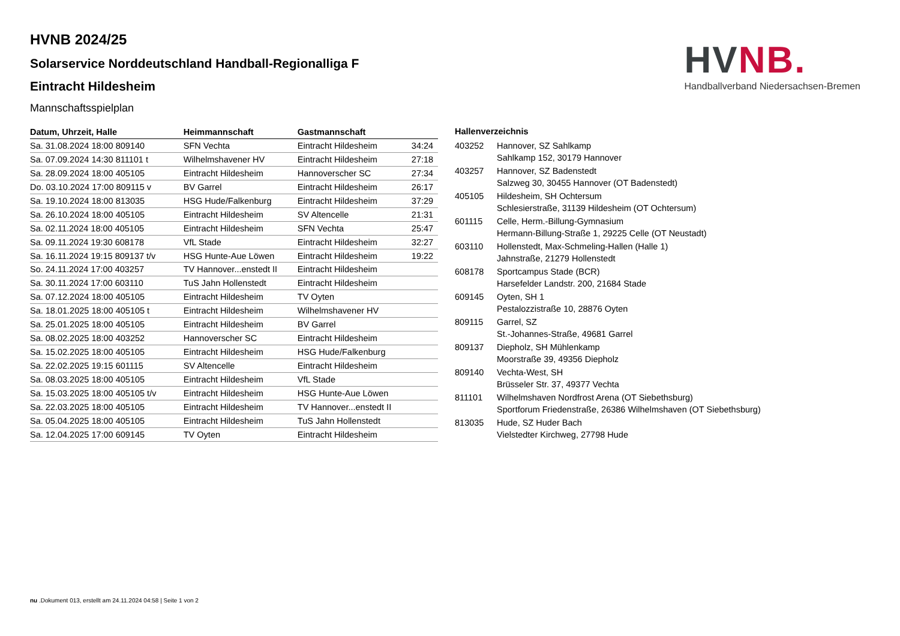HV NB.
Handballverband Niedersachsen-Bremen
HVNB 2024/25
Solarservice Norddeutschland Handball-Regionalliga F
Eintracht Hildesheim
Mannschaftsspielplan
| Datum, Uhrzeit, Halle | Heimmannschaft | Gastmannschaft | |
| --- | --- | --- | --- |
| Sa. 31.08.2024 18:00 809140 | SFN Vechta | Eintracht Hildesheim | 34:24 |
| Sa. 07.09.2024 14:30 811101 t | Wilhelmshavener HV | Eintracht Hildesheim | 27:18 |
| Sa. 28.09.2024 18:00 405105 | Eintracht Hildesheim | Hannoverscher SC | 27:34 |
| Do. 03.10.2024 17:00 809115 v | BV Garrel | Eintracht Hildesheim | 26:17 |
| Sa. 19.10.2024 18:00 813035 | HSG Hude/Falkenburg | Eintracht Hildesheim | 37:29 |
| Sa. 26.10.2024 18:00 405105 | Eintracht Hildesheim | SV Altencelle | 21:31 |
| Sa. 02.11.2024 18:00 405105 | Eintracht Hildesheim | SFN Vechta | 25:47 |
| Sa. 09.11.2024 19:30 608178 | VfL Stade | Eintracht Hildesheim | 32:27 |
| Sa. 16.11.2024 19:15 809137 t/v | HSG Hunte-Aue Löwen | Eintracht Hildesheim | 19:22 |
| So. 24.11.2024 17:00 403257 | TV Hannover...enstedt II | Eintracht Hildesheim | |
| Sa. 30.11.2024 17:00 603110 | TuS Jahn Hollenstedt | Eintracht Hildesheim | |
| Sa. 07.12.2024 18:00 405105 | Eintracht Hildesheim | TV Oyten | |
| Sa. 18.01.2025 18:00 405105 t | Eintracht Hildesheim | Wilhelmshavener HV | |
| Sa. 25.01.2025 18:00 405105 | Eintracht Hildesheim | BV Garrel | |
| Sa. 08.02.2025 18:00 403252 | Hannoverscher SC | Eintracht Hildesheim | |
| Sa. 15.02.2025 18:00 405105 | Eintracht Hildesheim | HSG Hude/Falkenburg | |
| Sa. 22.02.2025 19:15 601115 | SV Altencelle | Eintracht Hildesheim | |
| Sa. 08.03.2025 18:00 405105 | Eintracht Hildesheim | VfL Stade | |
| Sa. 15.03.2025 18:00 405105 t/v | Eintracht Hildesheim | HSG Hunte-Aue Löwen | |
| Sa. 22.03.2025 18:00 405105 | Eintracht Hildesheim | TV Hannover...enstedt II | |
| Sa. 05.04.2025 18:00 405105 | Eintracht Hildesheim | TuS Jahn Hollenstedt | |
| Sa. 12.04.2025 17:00 609145 | TV Oyten | Eintracht Hildesheim | |
| Hallenverzeichnis | |
| --- | --- |
| 403252 | Hannover, SZ Sahlkamp Sahlkamp 152, 30179 Hannover |
| 403257 | Hannover, SZ Badenstedt Salzweg 30, 30455 Hannover (OT Badenstedt) |
| 405105 | Hildesheim, SH Ochtersum Schlesierstraße, 31139 Hildesheim (OT Ochtersum) |
| 601115 | Celle, Herm.-Billung-Gymnasium Hermann-Billung-Straße 1, 29225 Celle (OT Neustadt) |
| 603110 | Hollenstedt, Max-Schmeling-Hallen (Halle 1) Jahnstraße, 21279 Hollenstedt |
| 608178 | Sportcampus Stade (BCR) Harsefelder Landstr. 200, 21684 Stade |
| 609145 | Oyten, SH 1 Pestalozzistraße 10, 28876 Oyten |
| 809115 | Garrel, SZ St.-Johannes-Straße, 49681 Garrel |
| 809137 | Diepholz, SH Mühlenkamp Moorstraße 39, 49356 Diepholz |
| 809140 | Vechta-West, SH Brüsseler Str. 37, 49377 Vechta |
| 811101 | Wilhelmshaven Nordfrost Arena (OT Siebethsburg) Sportforum Friedenstraße, 26386 Wilhelmshaven (OT Siebethsburg) |
| 813035 | Hude, SZ Huder Bach Vielstedter Kirchweg, 27798 Hude |
nu .Dokument 013, erstellt am 24.11.2024 04:58 | Seite 1 von 2